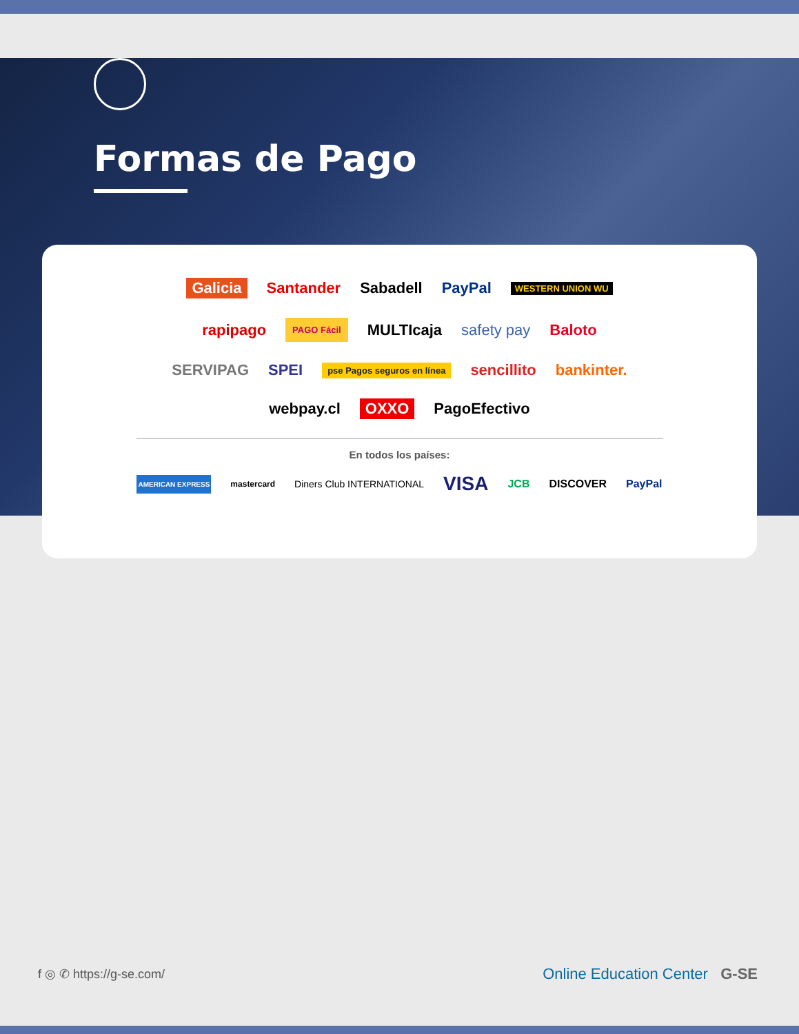Formas de Pago
Galicia Santander Sabadell PayPal WESTERN UNION WU
rapipago PAGO Fácil MULTIcaja safety pay Baloto
SERVIPAG SPEI pse Pagos seguros en línea sencillito bankinter.
webpay.cl OXXO PagoEfectivo
En todos los países:
AMERICAN EXPRESS mastercard Diners Club INTERNATIONAL VISA JCB DISCOVER PayPal
f ◎ ✆ https://g-se.com/ Online Education Center G-SE